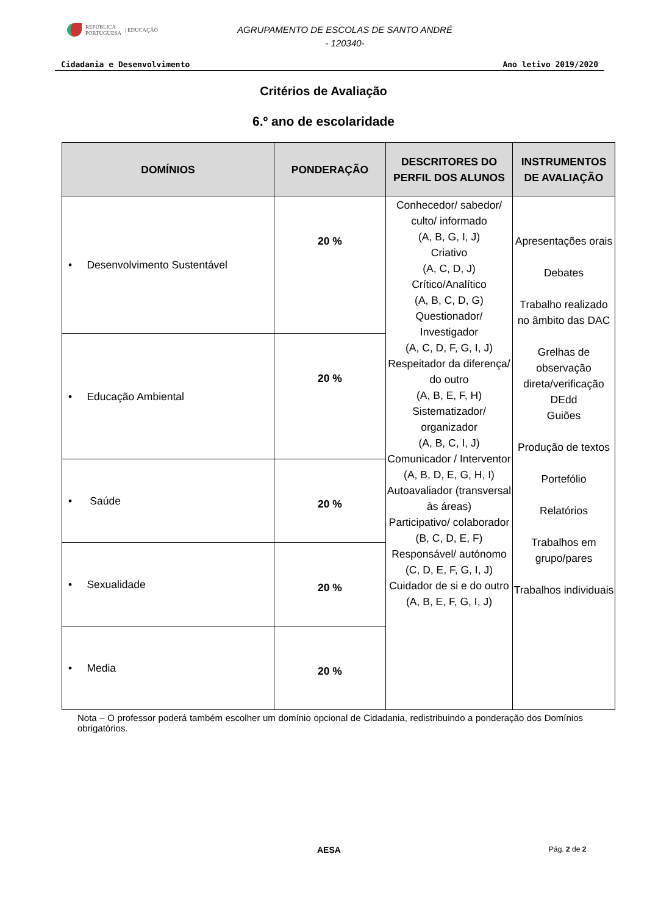REPÚBLICA
PORTUGUESA | EDUCAÇÃO
AGRUPAMENTO DE ESCOLAS DE SANTO ANDRÉ
- 120340-
Cidadania e Desenvolvimento Ano letivo 2019/2020
Critérios de Avaliação
6.º ano de escolaridade
| DOMÍNIOS | PONDERAÇÃO | DESCRITORES DO PERFIL DOS ALUNOS | INSTRUMENTOS DE AVALIAÇÃO |
| --- | --- | --- | --- |
| • Desenvolvimento Sustentável | 20 % | Conhecedor/ sabedor/ culto/ informado (A, B, G, I, J) Criativo (A, C, D, J) Crítico/Analítico (A, B, C, D, G) Questionador/ Investigador (A, C, D, F, G, I, J) Respeitador da diferença/ do outro (A, B, E, F, H) Sistematizador/ organizador (A, B, C, I, J) Comunicador / Interventor (A, B, D, E, G, H, I) Autoavaliador (transversal às áreas) Participativo/ colaborador (B, C, D, E, F) Responsável/ autónomo (C, D, E, F, G, I, J) Cuidador de si e do outro (A, B, E, F, G, I, J) | Apresentações orais Debates Trabalho realizado no âmbito das DAC Grelhas de observação direta/verificação DEdd Guiões Produção de textos Portefólio Relatórios Trabalhos em grupo/pares Trabalhos individuais |
| • Educação Ambiental | 20 % | | |
| • Saúde | 20 % | | |
| • Sexualidade | 20 % | | |
| • Media | 20 % | | |
Nota – O professor poderá também escolher um domínio opcional de Cidadania, redistribuindo a ponderação dos Domínios obrigatórios.
AESA Pág. 2 de 2